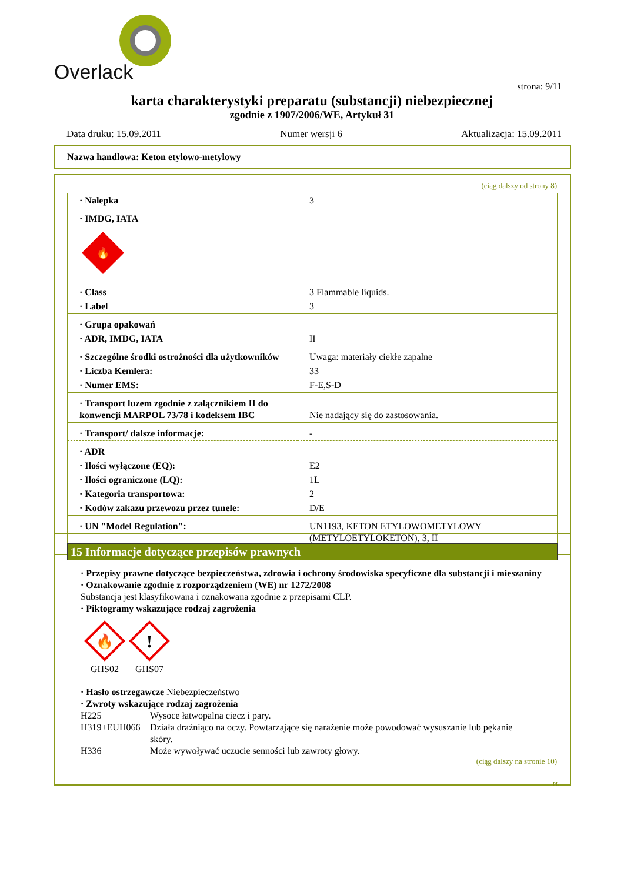Overlack
strona: 9/11
karta charakterystyki preparatu (substancji) niebezpiecznej
zgodnie z 1907/2006/WE, Artykuł 31
Data druku: 15.09.2011 Numer wersji 6 Aktualizacja: 15.09.2011
Nazwa handlowa: Keton etylowo-metylowy
(ciąg dalszy od strony 8)
| · Nalepka | 3 |
| · IMDG, IATA 🔥 | |
| · Class | 3 Flammable liquids. |
| · Label | 3 |
| · Grupa opakowań | |
| · ADR, IMDG, IATA | II |
| · Szczególne środki ostrożności dla użytkowników | Uwaga: materiały ciekłe zapalne |
| · Liczba Kemlera: | 33 |
| · Numer EMS: | F-E,S-D |
| · Transport luzem zgodnie z załącznikiem II do konwencji MARPOL 73/78 i kodeksem IBC | Nie nadający się do zastosowania. |
| · Transport/ dalsze informacje: | - |
| · ADR | |
| · Ilości wyłączone (EQ): | E2 |
| · Ilości ograniczone (LQ): | 1L |
| · Kategoria transportowa: | 2 |
| · Kodów zakazu przewozu przez tunele: | D/E |
| · UN "Model Regulation": | UN1193, KETON ETYLOWOMETYLOWY (METYLOETYLOKETON), 3, II |
15 Informacje dotyczące przepisów prawnych
· Przepisy prawne dotyczące bezpieczeństwa, zdrowia i ochrony środowiska specyficzne dla substancji i mieszaniny
· Oznakowanie zgodnie z rozporządzeniem (WE) nr 1272/2008
Substancja jest klasyfikowana i oznakowana zgodnie z przepisami CLP.
· Piktogramy wskazujące rodzaj zagrożenia
🔥
GHS02
!
GHS07
· Hasło ostrzegawcze Niebezpieczeństwo
· Zwroty wskazujące rodzaj zagrożenia
| H225 | Wysoce łatwopalna ciecz i pary. |
| H319+EUH066 | Działa drażniąco na oczy. Powtarzające się narażenie może powodować wysuszanie lub pękanie skóry. |
| H336 | Może wywoływać uczucie senności lub zawroty głowy. |
(ciąg dalszy na stronie 10)
PL